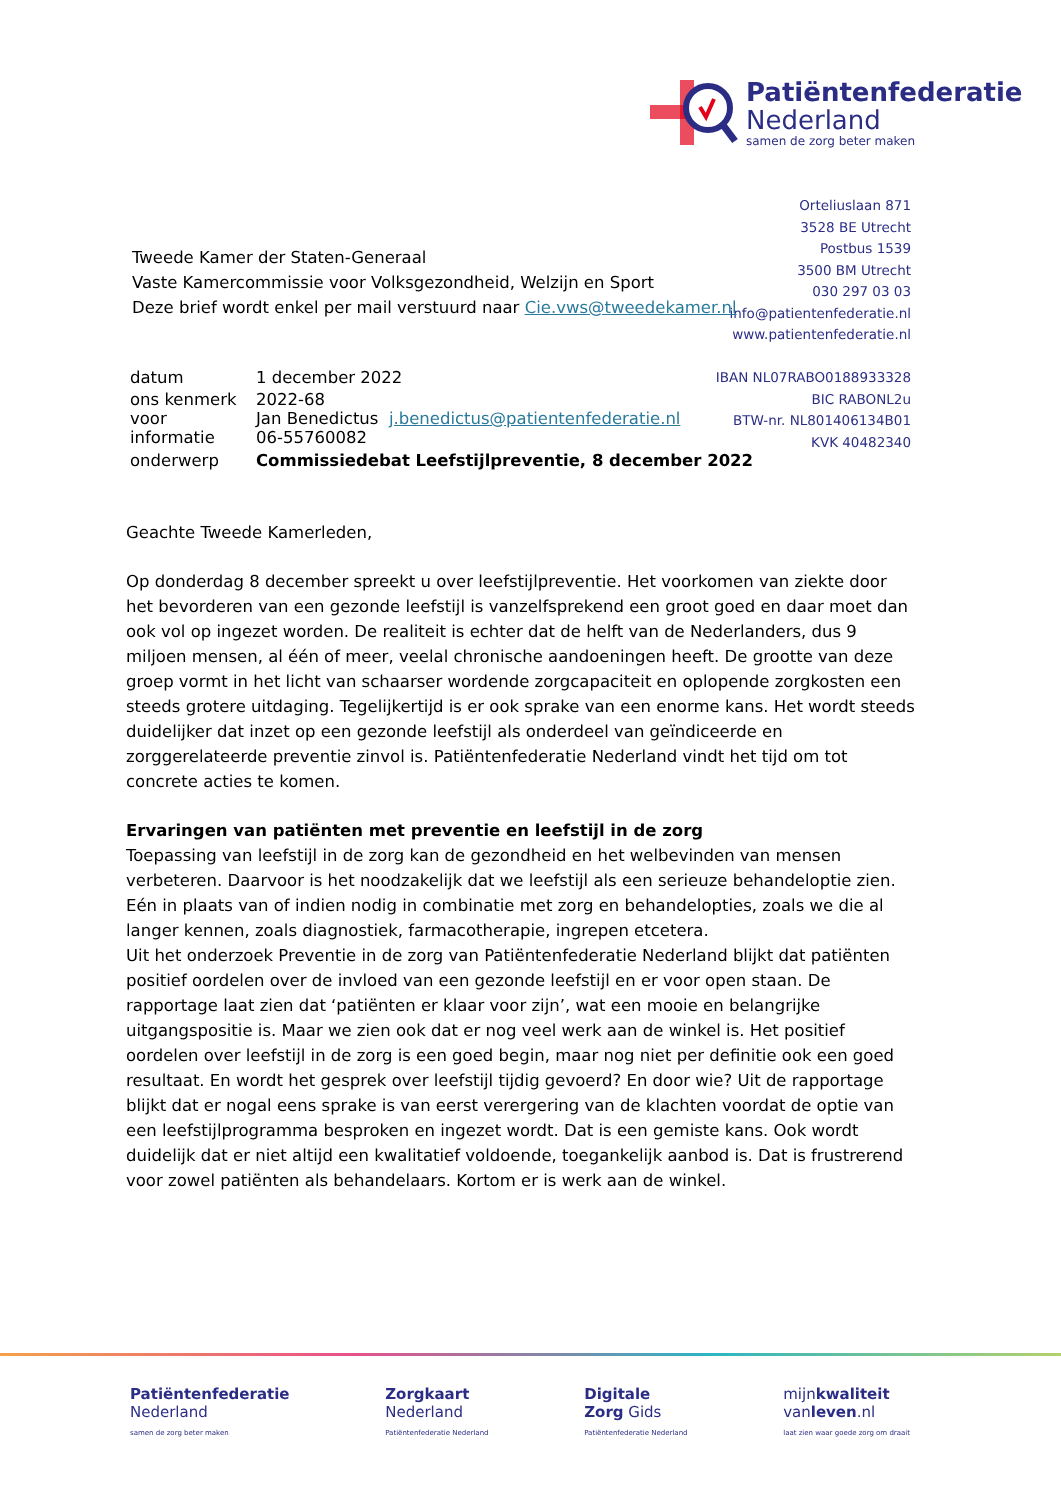Patiëntenfederatie
Nederland
samen de zorg beter maken
Orteliuslaan 871
3528 BE Utrecht
Postbus 1539
3500 BM Utrecht
030 297 03 03
info@patientenfederatie.nl
www.patientenfederatie.nl
IBAN NL07RABO0188933328
BIC RABONL2u
BTW-nr. NL801406134B01
KVK 40482340
Tweede Kamer der Staten-Generaal
Vaste Kamercommissie voor Volksgezondheid, Welzijn en Sport
Deze brief wordt enkel per mail verstuurd naar Cie.vws@tweedekamer.nl
| datum | 1 december 2022 |
| ons kenmerk | 2022-68 |
| voor informatie | Jan Benedictus j.benedictus@patientenfederatie.nl 06-55760082 |
| onderwerp | Commissiedebat Leefstijlpreventie, 8 december 2022 |
Geachte Tweede Kamerleden,
Op donderdag 8 december spreekt u over leefstijlpreventie. Het voorkomen van ziekte door het bevorderen van een gezonde leefstijl is vanzelfsprekend een groot goed en daar moet dan ook vol op ingezet worden. De realiteit is echter dat de helft van de Nederlanders, dus 9 miljoen mensen, al één of meer, veelal chronische aandoeningen heeft. De grootte van deze groep vormt in het licht van schaarser wordende zorgcapaciteit en oplopende zorgkosten een steeds grotere uitdaging. Tegelijkertijd is er ook sprake van een enorme kans. Het wordt steeds duidelijker dat inzet op een gezonde leefstijl als onderdeel van geïndiceerde en zorggerelateerde preventie zinvol is. Patiëntenfederatie Nederland vindt het tijd om tot concrete acties te komen.
Ervaringen van patiënten met preventie en leefstijl in de zorg
Toepassing van leefstijl in de zorg kan de gezondheid en het welbevinden van mensen verbeteren. Daarvoor is het noodzakelijk dat we leefstijl als een serieuze behandeloptie zien. Eén in plaats van of indien nodig in combinatie met zorg en behandelopties, zoals we die al langer kennen, zoals diagnostiek, farmacotherapie, ingrepen etcetera.
Uit het onderzoek Preventie in de zorg van Patiëntenfederatie Nederland blijkt dat patiënten positief oordelen over de invloed van een gezonde leefstijl en er voor open staan. De rapportage laat zien dat ‘patiënten er klaar voor zijn’, wat een mooie en belangrijke uitgangspositie is. Maar we zien ook dat er nog veel werk aan de winkel is. Het positief oordelen over leefstijl in de zorg is een goed begin, maar nog niet per definitie ook een goed resultaat. En wordt het gesprek over leefstijl tijdig gevoerd? En door wie? Uit de rapportage blijkt dat er nogal eens sprake is van eerst verergering van de klachten voordat de optie van een leefstijlprogramma besproken en ingezet wordt. Dat is een gemiste kans. Ook wordt duidelijk dat er niet altijd een kwalitatief voldoende, toegankelijk aanbod is. Dat is frustrerend voor zowel patiënten als behandelaars. Kortom er is werk aan de winkel.
Patiëntenfederatie
Nederland
samen de zorg beter maken
Zorgkaart
Nederland
Patiëntenfederatie Nederland
Digitale
Zorg Gids
Patiëntenfederatie Nederland
mijnkwaliteit
vanleven.nl
laat zien waar goede zorg om draait